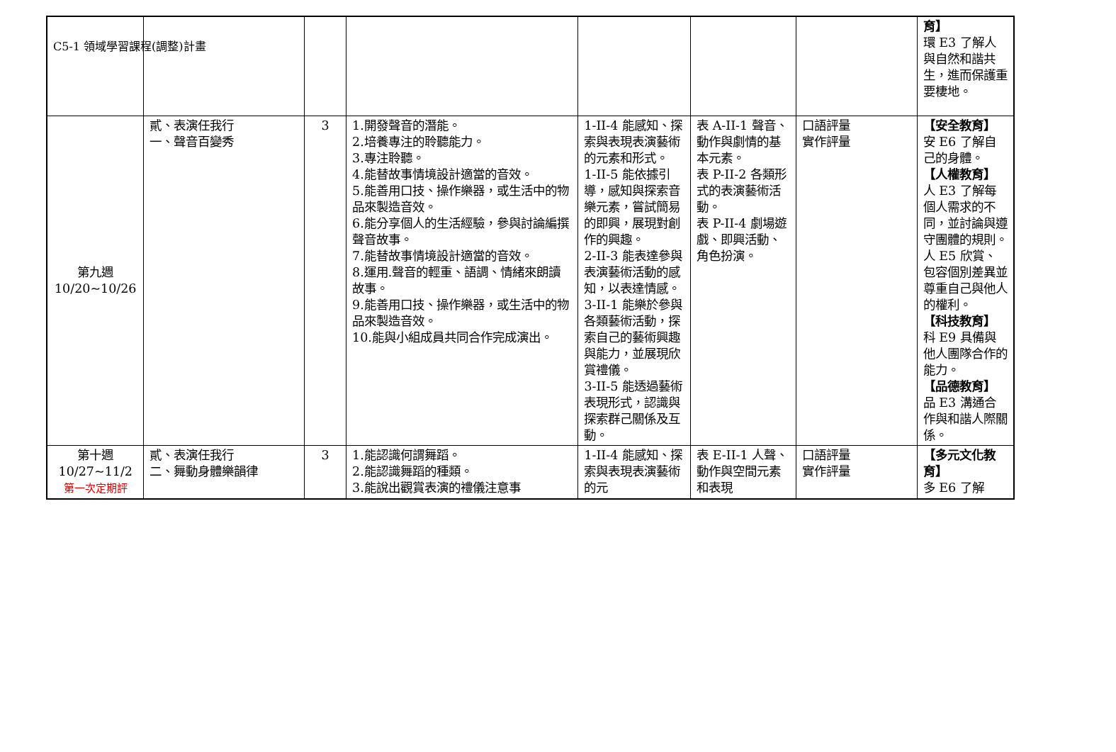C5-1 領域學習課程(調整)計畫
| | | | | | | | 育】 環 E3 了解人與自然和諧共生，進而保護重要棲地。 |
| 第九週 10/20~10/26 | 貳、表演任我行 一、聲音百變秀 | 3 | 1.開發聲音的潛能。 2.培養專注的聆聽能力。 3.專注聆聽。 4.能替故事情境設計適當的音效。 5.能善用口技、操作樂器，或生活中的物品來製造音效。 6.能分享個人的生活經驗，參與討論編撰聲音故事。 7.能替故事情境設計適當的音效。 8.運用.聲音的輕重、語調、情緒來朗讀故事。 9.能善用口技、操作樂器，或生活中的物品來製造音效。 10.能與小組成員共同合作完成演出。 | 1-II-4 能感知、探索與表現表演藝術的元素和形式。 1-II-5 能依據引導，感知與探索音樂元素，嘗試簡易的即興，展現對創作的興趣。 2-II-3 能表達參與表演藝術活動的感知，以表達情感。 3-II-1 能樂於參與各類藝術活動，探索自己的藝術興趣與能力，並展現欣賞禮儀。 3-II-5 能透過藝術表現形式，認識與探索群己關係及互動。 | 表 A-II-1 聲音、動作與劇情的基本元素。 表 P-II-2 各類形式的表演藝術活動。 表 P-II-4 劇場遊戲、即興活動、角色扮演。 | 口語評量 實作評量 | 【安全教育】 安 E6 了解自己的身體。 【人權教育】 人 E3 了解每個人需求的不同，並討論與遵守團體的規則。 人 E5 欣賞、包容個別差異並尊重自己與他人的權利。 【科技教育】 科 E9 具備與他人團隊合作的能力。 【品德教育】 品 E3 溝通合作與和諧人際關係。 |
| 第十週 10/27~11/2 第一次定期評 | 貳、表演任我行 二、舞動身體樂韻律 | 3 | 1.能認識何謂舞蹈。 2.能認識舞蹈的種類。 3.能說出觀賞表演的禮儀注意事 | 1-II-4 能感知、探索與表現表演藝術的元 | 表 E-II-1 人聲、動作與空間元素和表現 | 口語評量 實作評量 | 【多元文化教育】 多 E6 了解 |